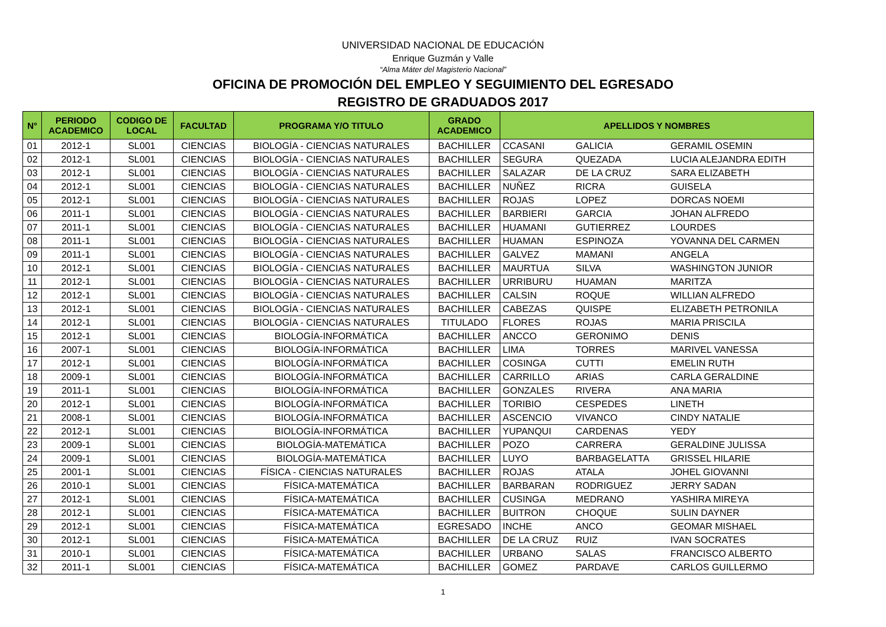UNIVERSIDAD NACIONAL DE EDUCACIÓN
Enrique Guzmán y Valle
“Alma Máter del Magisterio Nacional”
OFICINA DE PROMOCIÓN DEL EMPLEO Y SEGUIMIENTO DEL EGRESADO
REGISTRO DE GRADUADOS 2017
| N° | PERIODO ACADEMICO | CODIGO DE LOCAL | FACULTAD | PROGRAMA Y/O TITULO | GRADO ACADEMICO | APELLIDOS Y NOMBRES | | |
| --- | --- | --- | --- | --- | --- | --- | --- | --- |
| 01 | 2012-1 | SL001 | CIENCIAS | BIOLOGÍA - CIENCIAS NATURALES | BACHILLER | CCASANI | GALICIA | GERAMIL OSEMIN |
| 02 | 2012-1 | SL001 | CIENCIAS | BIOLOGÍA - CIENCIAS NATURALES | BACHILLER | SEGURA | QUEZADA | LUCIA ALEJANDRA EDITH |
| 03 | 2012-1 | SL001 | CIENCIAS | BIOLOGÍA - CIENCIAS NATURALES | BACHILLER | SALAZAR | DE LA CRUZ | SARA ELIZABETH |
| 04 | 2012-1 | SL001 | CIENCIAS | BIOLOGÍA - CIENCIAS NATURALES | BACHILLER | NUÑEZ | RICRA | GUISELA |
| 05 | 2012-1 | SL001 | CIENCIAS | BIOLOGÍA - CIENCIAS NATURALES | BACHILLER | ROJAS | LOPEZ | DORCAS NOEMI |
| 06 | 2011-1 | SL001 | CIENCIAS | BIOLOGÍA - CIENCIAS NATURALES | BACHILLER | BARBIERI | GARCIA | JOHAN ALFREDO |
| 07 | 2011-1 | SL001 | CIENCIAS | BIOLOGÍA - CIENCIAS NATURALES | BACHILLER | HUAMANI | GUTIERREZ | LOURDES |
| 08 | 2011-1 | SL001 | CIENCIAS | BIOLOGÍA - CIENCIAS NATURALES | BACHILLER | HUAMAN | ESPINOZA | YOVANNA DEL CARMEN |
| 09 | 2011-1 | SL001 | CIENCIAS | BIOLOGÍA - CIENCIAS NATURALES | BACHILLER | GALVEZ | MAMANI | ANGELA |
| 10 | 2012-1 | SL001 | CIENCIAS | BIOLOGÍA - CIENCIAS NATURALES | BACHILLER | MAURTUA | SILVA | WASHINGTON JUNIOR |
| 11 | 2012-1 | SL001 | CIENCIAS | BIOLOGÍA - CIENCIAS NATURALES | BACHILLER | URRIBURU | HUAMAN | MARITZA |
| 12 | 2012-1 | SL001 | CIENCIAS | BIOLOGÍA - CIENCIAS NATURALES | BACHILLER | CALSIN | ROQUE | WILLIAN ALFREDO |
| 13 | 2012-1 | SL001 | CIENCIAS | BIOLOGÍA - CIENCIAS NATURALES | BACHILLER | CABEZAS | QUISPE | ELIZABETH PETRONILA |
| 14 | 2012-1 | SL001 | CIENCIAS | BIOLOGÍA - CIENCIAS NATURALES | TITULADO | FLORES | ROJAS | MARIA PRISCILA |
| 15 | 2012-1 | SL001 | CIENCIAS | BIOLOGÍA-INFORMÁTICA | BACHILLER | ANCCO | GERONIMO | DENIS |
| 16 | 2007-1 | SL001 | CIENCIAS | BIOLOGÍA-INFORMÁTICA | BACHILLER | LIMA | TORRES | MARIVEL VANESSA |
| 17 | 2012-1 | SL001 | CIENCIAS | BIOLOGÍA-INFORMÁTICA | BACHILLER | COSINGA | CUTTI | EMELIN RUTH |
| 18 | 2009-1 | SL001 | CIENCIAS | BIOLOGÍA-INFORMÁTICA | BACHILLER | CARRILLO | ARIAS | CARLA GERALDINE |
| 19 | 2011-1 | SL001 | CIENCIAS | BIOLOGÍA-INFORMÁTICA | BACHILLER | GONZALES | RIVERA | ANA MARIA |
| 20 | 2012-1 | SL001 | CIENCIAS | BIOLOGÍA-INFORMÁTICA | BACHILLER | TORIBIO | CESPEDES | LINETH |
| 21 | 2008-1 | SL001 | CIENCIAS | BIOLOGÍA-INFORMÁTICA | BACHILLER | ASCENCIO | VIVANCO | CINDY NATALIE |
| 22 | 2012-1 | SL001 | CIENCIAS | BIOLOGÍA-INFORMÁTICA | BACHILLER | YUPANQUI | CARDENAS | YEDY |
| 23 | 2009-1 | SL001 | CIENCIAS | BIOLOGÍA-MATEMÁTICA | BACHILLER | POZO | CARRERA | GERALDINE JULISSA |
| 24 | 2009-1 | SL001 | CIENCIAS | BIOLOGÍA-MATEMÁTICA | BACHILLER | LUYO | BARBAGELATTA | GRISSEL HILARIE |
| 25 | 2001-1 | SL001 | CIENCIAS | FÍSICA - CIENCIAS NATURALES | BACHILLER | ROJAS | ATALA | JOHEL GIOVANNI |
| 26 | 2010-1 | SL001 | CIENCIAS | FÍSICA-MATEMÁTICA | BACHILLER | BARBARAN | RODRIGUEZ | JERRY SADAN |
| 27 | 2012-1 | SL001 | CIENCIAS | FÍSICA-MATEMÁTICA | BACHILLER | CUSINGA | MEDRANO | YASHIRA MIREYA |
| 28 | 2012-1 | SL001 | CIENCIAS | FÍSICA-MATEMÁTICA | BACHILLER | BUITRON | CHOQUE | SULIN DAYNER |
| 29 | 2012-1 | SL001 | CIENCIAS | FÍSICA-MATEMÁTICA | EGRESADO | INCHE | ANCO | GEOMAR MISHAEL |
| 30 | 2012-1 | SL001 | CIENCIAS | FÍSICA-MATEMÁTICA | BACHILLER | DE LA CRUZ | RUIZ | IVAN SOCRATES |
| 31 | 2010-1 | SL001 | CIENCIAS | FÍSICA-MATEMÁTICA | BACHILLER | URBANO | SALAS | FRANCISCO ALBERTO |
| 32 | 2011-1 | SL001 | CIENCIAS | FÍSICA-MATEMÁTICA | BACHILLER | GOMEZ | PARDAVE | CARLOS GUILLERMO |
1